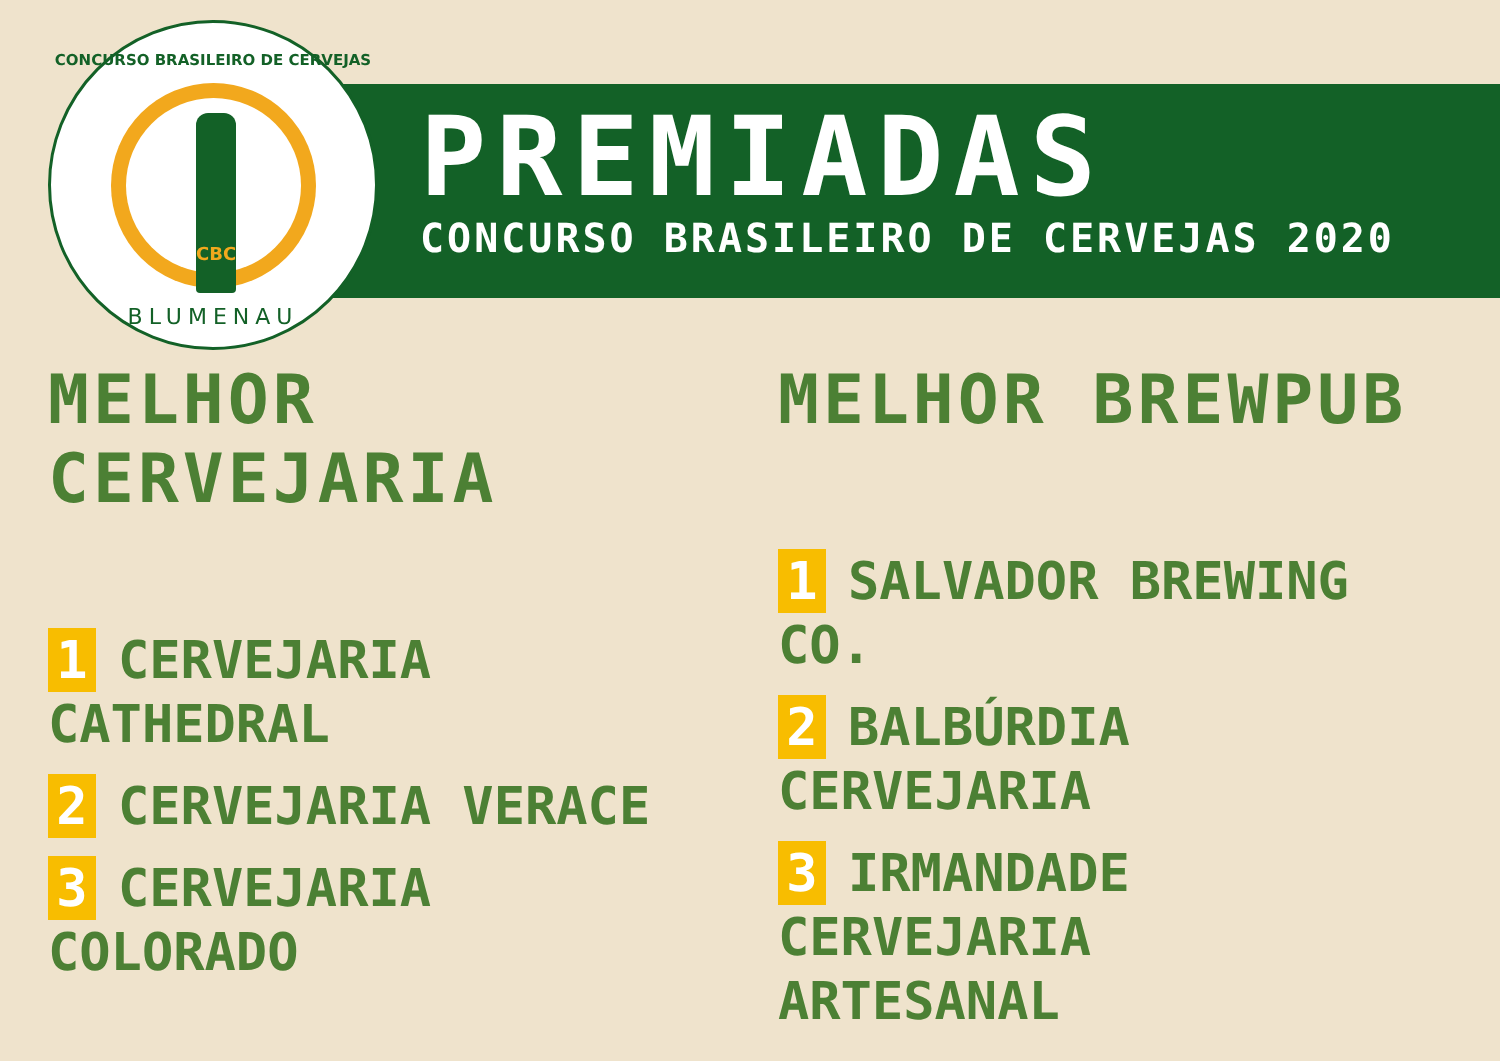CONCURSO BRASILEIRO DE CERVEJAS
CBC
BLUMENAU
PREMIADAS
CONCURSO BRASILEIRO DE CERVEJAS 2020
MELHOR CERVEJARIA
1 CERVEJARIA CATHEDRAL
2 CERVEJARIA VERACE
3 CERVEJARIA COLORADO
MELHOR BREWPUB
1 SALVADOR BREWING CO.
2 BALBÚRDIA CERVEJARIA
3 IRMANDADE
CERVEJARIA
ARTESANAL